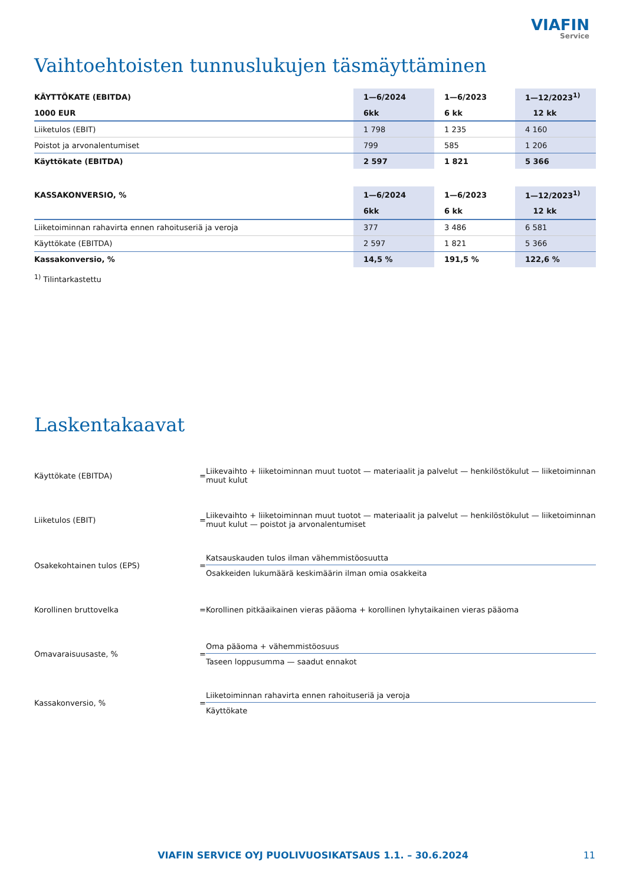VIAFIN
Service
Vaihtoehtoisten tunnuslukujen täsmäyttäminen
| KÄYTTÖKATE (EBITDA) | 1—6/2024 | 1—6/2023 | 1—12/2023<sup>1)</sup> |
| 1000 EUR | 6kk | 6 kk | 12 kk |
| Liiketulos (EBIT) | 1 798 | 1 235 | 4 160 |
| Poistot ja arvonalentumiset | 799 | 585 | 1 206 |
| Käyttökate (EBITDA) | 2 597 | 1 821 | 5 366 |
| KASSAKONVERSIO, % | 1—6/2024 | 1—6/2023 | 1—12/2023<sup>1)</sup> |
| | 6kk | 6 kk | 12 kk |
| Liiketoiminnan rahavirta ennen rahoituseriä ja veroja | 377 | 3 486 | 6 581 |
| Käyttökate (EBITDA) | 2 597 | 1 821 | 5 366 |
| Kassakonversio, % | 14,5 % | 191,5 % | 122,6 % |
<sup>1)</sup> Tilintarkastettu
Laskentakaavat
| Käyttökate (EBITDA) | = | Liikevaihto + liiketoiminnan muut tuotot — materiaalit ja palvelut — henkilöstökulut — liiketoiminnan muut kulut |
| Liiketulos (EBIT) | = | Liikevaihto + liiketoiminnan muut tuotot — materiaalit ja palvelut — henkilöstökulut — liiketoiminnan muut kulut — poistot ja arvonalentumiset |
| Osakekohtainen tulos (EPS) | = | Katsauskauden tulos ilman vähemmistöosuutta Osakkeiden lukumäärä keskimäärin ilman omia osakkeita |
| Korollinen bruttovelka | = | Korollinen pitkäaikainen vieras pääoma + korollinen lyhytaikainen vieras pääoma |
| Omavaraisuusaste, % | = | Oma pääoma + vähemmistöosuus Taseen loppusumma — saadut ennakot |
| Kassakonversio, % | = | Liiketoiminnan rahavirta ennen rahoituseriä ja veroja Käyttökate |
VIAFIN SERVICE OYJ PUOLIVUOSIKATSAUS 1.1. – 30.6.2024 11